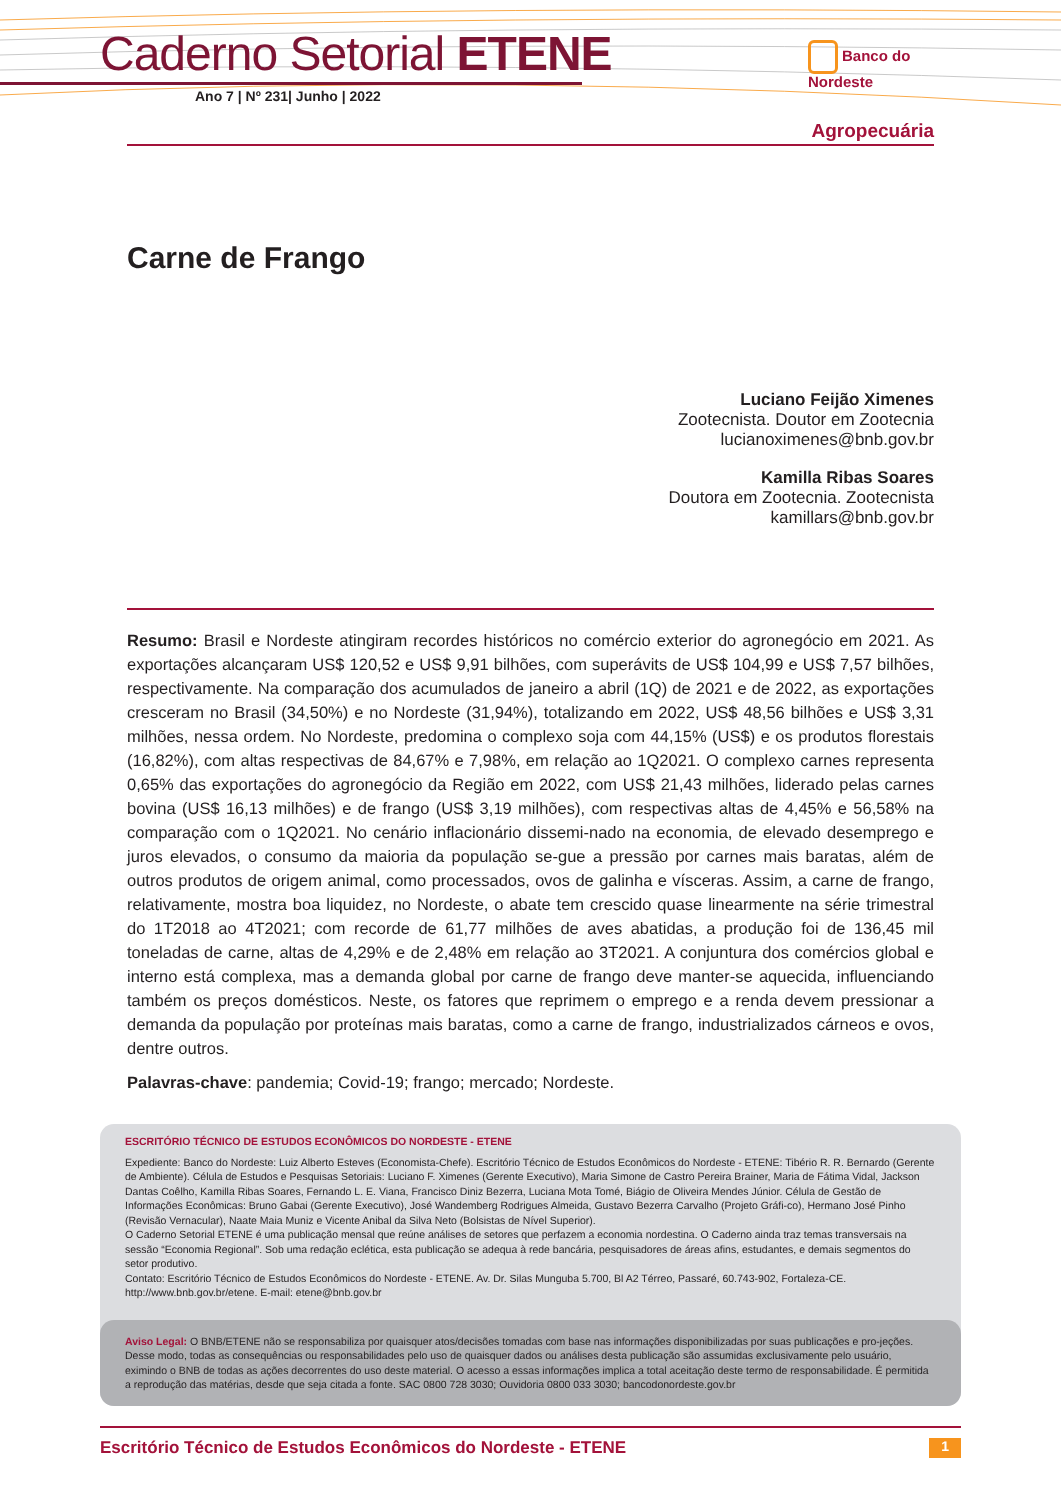Caderno Setorial ETENE
Ano 7 | Nº 231| Junho | 2022
Banco do
Nordeste
Agropecuária
Carne de Frango
Luciano Feijão Ximenes
Zootecnista. Doutor em Zootecnia
lucianoximenes@bnb.gov.br
Kamilla Ribas Soares
Doutora em Zootecnia. Zootecnista
kamillars@bnb.gov.br
Resumo: Brasil e Nordeste atingiram recordes históricos no comércio exterior do agronegócio em 2021. As exportações alcançaram US$ 120,52 e US$ 9,91 bilhões, com superávits de US$ 104,99 e US$ 7,57 bilhões, respectivamente. Na comparação dos acumulados de janeiro a abril (1Q) de 2021 e de 2022, as exportações cresceram no Brasil (34,50%) e no Nordeste (31,94%), totalizando em 2022, US$ 48,56 bilhões e US$ 3,31 milhões, nessa ordem. No Nordeste, predomina o complexo soja com 44,15% (US$) e os produtos florestais (16,82%), com altas respectivas de 84,67% e 7,98%, em relação ao 1Q2021. O complexo carnes representa 0,65% das exportações do agronegócio da Região em 2022, com US$ 21,43 milhões, liderado pelas carnes bovina (US$ 16,13 milhões) e de frango (US$ 3,19 milhões), com respectivas altas de 4,45% e 56,58% na comparação com o 1Q2021. No cenário inflacionário dissemi-nado na economia, de elevado desemprego e juros elevados, o consumo da maioria da população se-gue a pressão por carnes mais baratas, além de outros produtos de origem animal, como processados, ovos de galinha e vísceras. Assim, a carne de frango, relativamente, mostra boa liquidez, no Nordeste, o abate tem crescido quase linearmente na série trimestral do 1T2018 ao 4T2021; com recorde de 61,77 milhões de aves abatidas, a produção foi de 136,45 mil toneladas de carne, altas de 4,29% e de 2,48% em relação ao 3T2021. A conjuntura dos comércios global e interno está complexa, mas a demanda global por carne de frango deve manter-se aquecida, influenciando também os preços domésticos. Neste, os fatores que reprimem o emprego e a renda devem pressionar a demanda da população por proteínas mais baratas, como a carne de frango, industrializados cárneos e ovos, dentre outros.
Palavras-chave: pandemia; Covid-19; frango; mercado; Nordeste.
ESCRITÓRIO TÉCNICO DE ESTUDOS ECONÔMICOS DO NORDESTE - ETENE
Expediente: Banco do Nordeste: Luiz Alberto Esteves (Economista-Chefe). Escritório Técnico de Estudos Econômicos do Nordeste - ETENE: Tibério R. R. Bernardo (Gerente de Ambiente). Célula de Estudos e Pesquisas Setoriais: Luciano F. Ximenes (Gerente Executivo), Maria Simone de Castro Pereira Brainer, Maria de Fátima Vidal, Jackson Dantas Coêlho, Kamilla Ribas Soares, Fernando L. E. Viana, Francisco Diniz Bezerra, Luciana Mota Tomé, Biágio de Oliveira Mendes Júnior. Célula de Gestão de Informações Econômicas: Bruno Gabai (Gerente Executivo), José Wandemberg Rodrigues Almeida, Gustavo Bezerra Carvalho (Projeto Gráfi-co), Hermano José Pinho (Revisão Vernacular), Naate Maia Muniz e Vicente Anibal da Silva Neto (Bolsistas de Nível Superior).
O Caderno Setorial ETENE é uma publicação mensal que reúne análises de setores que perfazem a economia nordestina. O Caderno ainda traz temas transversais na sessão “Economia Regional”. Sob uma redação eclética, esta publicação se adequa à rede bancária, pesquisadores de áreas afins, estudantes, e demais segmentos do setor produtivo.
Contato: Escritório Técnico de Estudos Econômicos do Nordeste - ETENE. Av. Dr. Silas Munguba 5.700, Bl A2 Térreo, Passaré, 60.743-902, Fortaleza-CE. http://www.bnb.gov.br/etene. E-mail: etene@bnb.gov.br
Aviso Legal: O BNB/ETENE não se responsabiliza por quaisquer atos/decisões tomadas com base nas informações disponibilizadas por suas publicações e pro-jeções. Desse modo, todas as consequências ou responsabilidades pelo uso de quaisquer dados ou análises desta publicação são assumidas exclusivamente pelo usuário, eximindo o BNB de todas as ações decorrentes do uso deste material. O acesso a essas informações implica a total aceitação deste termo de responsabilidade. É permitida a reprodução das matérias, desde que seja citada a fonte. SAC 0800 728 3030; Ouvidoria 0800 033 3030; bancodonordeste.gov.br
Escritório Técnico de Estudos Econômicos do Nordeste - ETENE 1